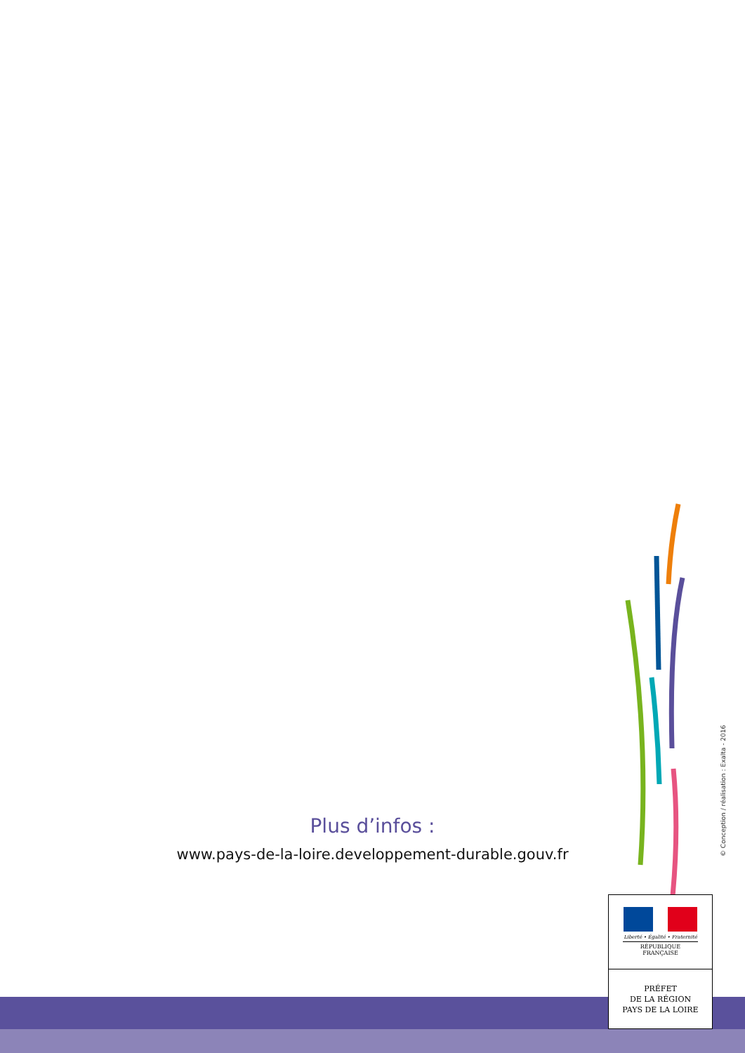Plus d’infos :
www.pays-de-la-loire.developpement-durable.gouv.fr
Liberté • Égalité • Fraternité
RÉPUBLIQUE FRANÇAISE
PRÉFET
DE LA RÉGION
PAYS DE LA LOIRE
© Conception / réalisation : Exalta - 2016